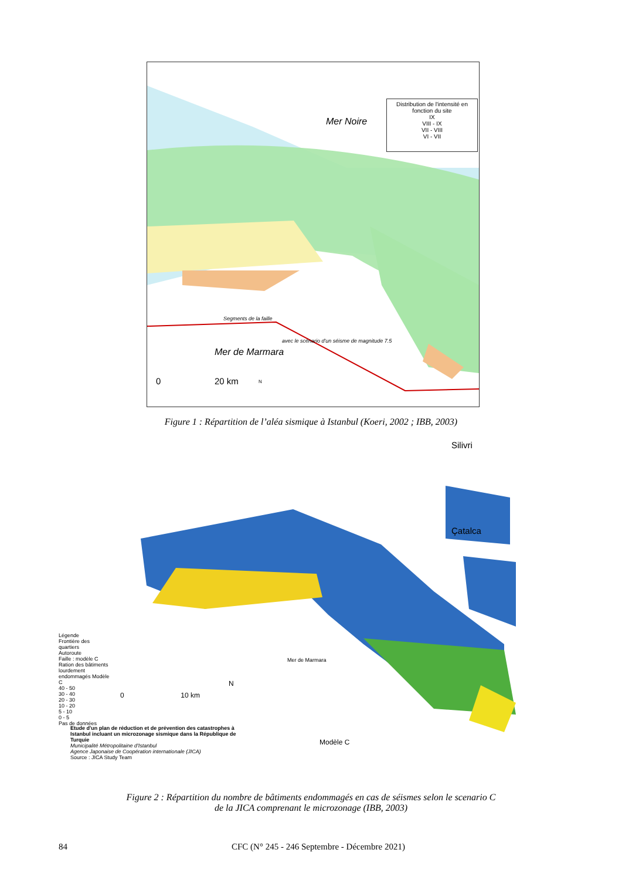Distribution de l'intensité en fonction du site
IX
VIII - IX
VII - VIII
VI - VII
Mer Noire
Segments de la faille
avec le scénario d'un séisme de magnitude 7.5
Mer de Marmara
0 20 km N
Figure 1 : Répartition de l’aléa sismique à Istanbul (Koeri, 2002 ; IBB, 2003)
Silivri
Çatalca
Légende
Frontière des quartiers
Autoroute
Faille : modèle C
Ration des bâtiments lourdement endommagés Modèle C
40 - 50
30 - 40
20 - 30
10 - 20
5 - 10
0 - 5
Pas de données
Mer de Marmara
0 10 km
N
Etude d'un plan de réduction et de prévention des catastrophes à Istanbul incluant un microzonage sismique dans la République de Turquie
Municipalité Métropolitaine d'Istanbul
Agence Japonaise de Coopération internationale (JICA)
Source : JICA Study Team
Modèle C
Figure 2 : Répartition du nombre de bâtiments endommagés en cas de séismes selon le scenario C
de la JICA comprenant le microzonage (IBB, 2003)
84 CFC (N° 245 - 246 Septembre - Décembre 2021)